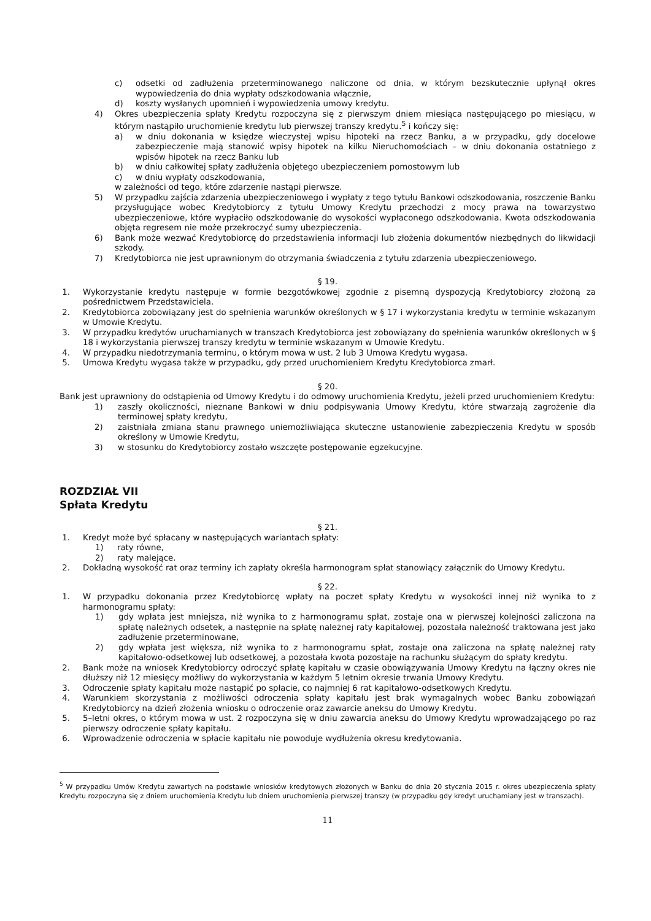c) odsetki od zadłużenia przeterminowanego naliczone od dnia, w którym bezskutecznie upłynął okres wypowiedzenia do dnia wypłaty odszkodowania włącznie,
d) koszty wysłanych upomnień i wypowiedzenia umowy kredytu.
4) Okres ubezpieczenia spłaty Kredytu rozpoczyna się z pierwszym dniem miesiąca następującego po miesiącu, w którym nastąpiło uruchomienie kredytu lub pierwszej transzy kredytu.<sup>5</sup> i kończy się:
a) w dniu dokonania w księdze wieczystej wpisu hipoteki na rzecz Banku, a w przypadku, gdy docelowe zabezpieczenie mają stanowić wpisy hipotek na kilku Nieruchomościach – w dniu dokonania ostatniego z wpisów hipotek na rzecz Banku lub
b) w dniu całkowitej spłaty zadłużenia objętego ubezpieczeniem pomostowym lub
c) w dniu wypłaty odszkodowania,
w zależności od tego, które zdarzenie nastąpi pierwsze.
5) W przypadku zajścia zdarzenia ubezpieczeniowego i wypłaty z tego tytułu Bankowi odszkodowania, roszczenie Banku przysługujące wobec Kredytobiorcy z tytułu Umowy Kredytu przechodzi z mocy prawa na towarzystwo ubezpieczeniowe, które wypłaciło odszkodowanie do wysokości wypłaconego odszkodowania. Kwota odszkodowania objęta regresem nie może przekroczyć sumy ubezpieczenia.
6) Bank może wezwać Kredytobiorcę do przedstawienia informacji lub złożenia dokumentów niezbędnych do likwidacji szkody.
7) Kredytobiorca nie jest uprawnionym do otrzymania świadczenia z tytułu zdarzenia ubezpieczeniowego.
§ 19.
1. Wykorzystanie kredytu następuje w formie bezgotówkowej zgodnie z pisemną dyspozycją Kredytobiorcy złożoną za pośrednictwem Przedstawiciela.
2. Kredytobiorca zobowiązany jest do spełnienia warunków określonych w § 17 i wykorzystania kredytu w terminie wskazanym w Umowie Kredytu.
3. W przypadku kredytów uruchamianych w transzach Kredytobiorca jest zobowiązany do spełnienia warunków określonych w § 18 i wykorzystania pierwszej transzy kredytu w terminie wskazanym w Umowie Kredytu.
4. W przypadku niedotrzymania terminu, o którym mowa w ust. 2 lub 3 Umowa Kredytu wygasa.
5. Umowa Kredytu wygasa także w przypadku, gdy przed uruchomieniem Kredytu Kredytobiorca zmarł.
§ 20.
Bank jest uprawniony do odstąpienia od Umowy Kredytu i do odmowy uruchomienia Kredytu, jeżeli przed uruchomieniem Kredytu:
1) zaszły okoliczności, nieznane Bankowi w dniu podpisywania Umowy Kredytu, które stwarzają zagrożenie dla terminowej spłaty kredytu,
2) zaistniała zmiana stanu prawnego uniemożliwiająca skuteczne ustanowienie zabezpieczenia Kredytu w sposób określony w Umowie Kredytu,
3) w stosunku do Kredytobiorcy zostało wszczęte postępowanie egzekucyjne.
ROZDZIAŁ VII
Spłata Kredytu
§ 21.
1. Kredyt może być spłacany w następujących wariantach spłaty:
1) raty równe,
2) raty malejące.
2. Dokładną wysokość rat oraz terminy ich zapłaty określa harmonogram spłat stanowiący załącznik do Umowy Kredytu.
§ 22.
1. W przypadku dokonania przez Kredytobiorcę wpłaty na poczet spłaty Kredytu w wysokości innej niż wynika to z harmonogramu spłaty:
1) gdy wpłata jest mniejsza, niż wynika to z harmonogramu spłat, zostaje ona w pierwszej kolejności zaliczona na spłatę należnych odsetek, a następnie na spłatę należnej raty kapitałowej, pozostała należność traktowana jest jako zadłużenie przeterminowane,
2) gdy wpłata jest większa, niż wynika to z harmonogramu spłat, zostaje ona zaliczona na spłatę należnej raty kapitałowo-odsetkowej lub odsetkowej, a pozostała kwota pozostaje na rachunku służącym do spłaty kredytu.
2. Bank może na wniosek Kredytobiorcy odroczyć spłatę kapitału w czasie obowiązywania Umowy Kredytu na łączny okres nie dłuższy niż 12 miesięcy możliwy do wykorzystania w każdym 5 letnim okresie trwania Umowy Kredytu.
3. Odroczenie spłaty kapitału może nastąpić po spłacie, co najmniej 6 rat kapitałowo-odsetkowych Kredytu.
4. Warunkiem skorzystania z możliwości odroczenia spłaty kapitału jest brak wymagalnych wobec Banku zobowiązań Kredytobiorcy na dzień złożenia wniosku o odroczenie oraz zawarcie aneksu do Umowy Kredytu.
5. 5–letni okres, o którym mowa w ust. 2 rozpoczyna się w dniu zawarcia aneksu do Umowy Kredytu wprowadzającego po raz pierwszy odroczenie spłaty kapitału.
6. Wprowadzenie odroczenia w spłacie kapitału nie powoduje wydłużenia okresu kredytowania.
<sup>5</sup> W przypadku Umów Kredytu zawartych na podstawie wniosków kredytowych złożonych w Banku do dnia 20 stycznia 2015 r. okres ubezpieczenia spłaty Kredytu rozpoczyna się z dniem uruchomienia Kredytu lub dniem uruchomienia pierwszej transzy (w przypadku gdy kredyt uruchamiany jest w transzach).
11